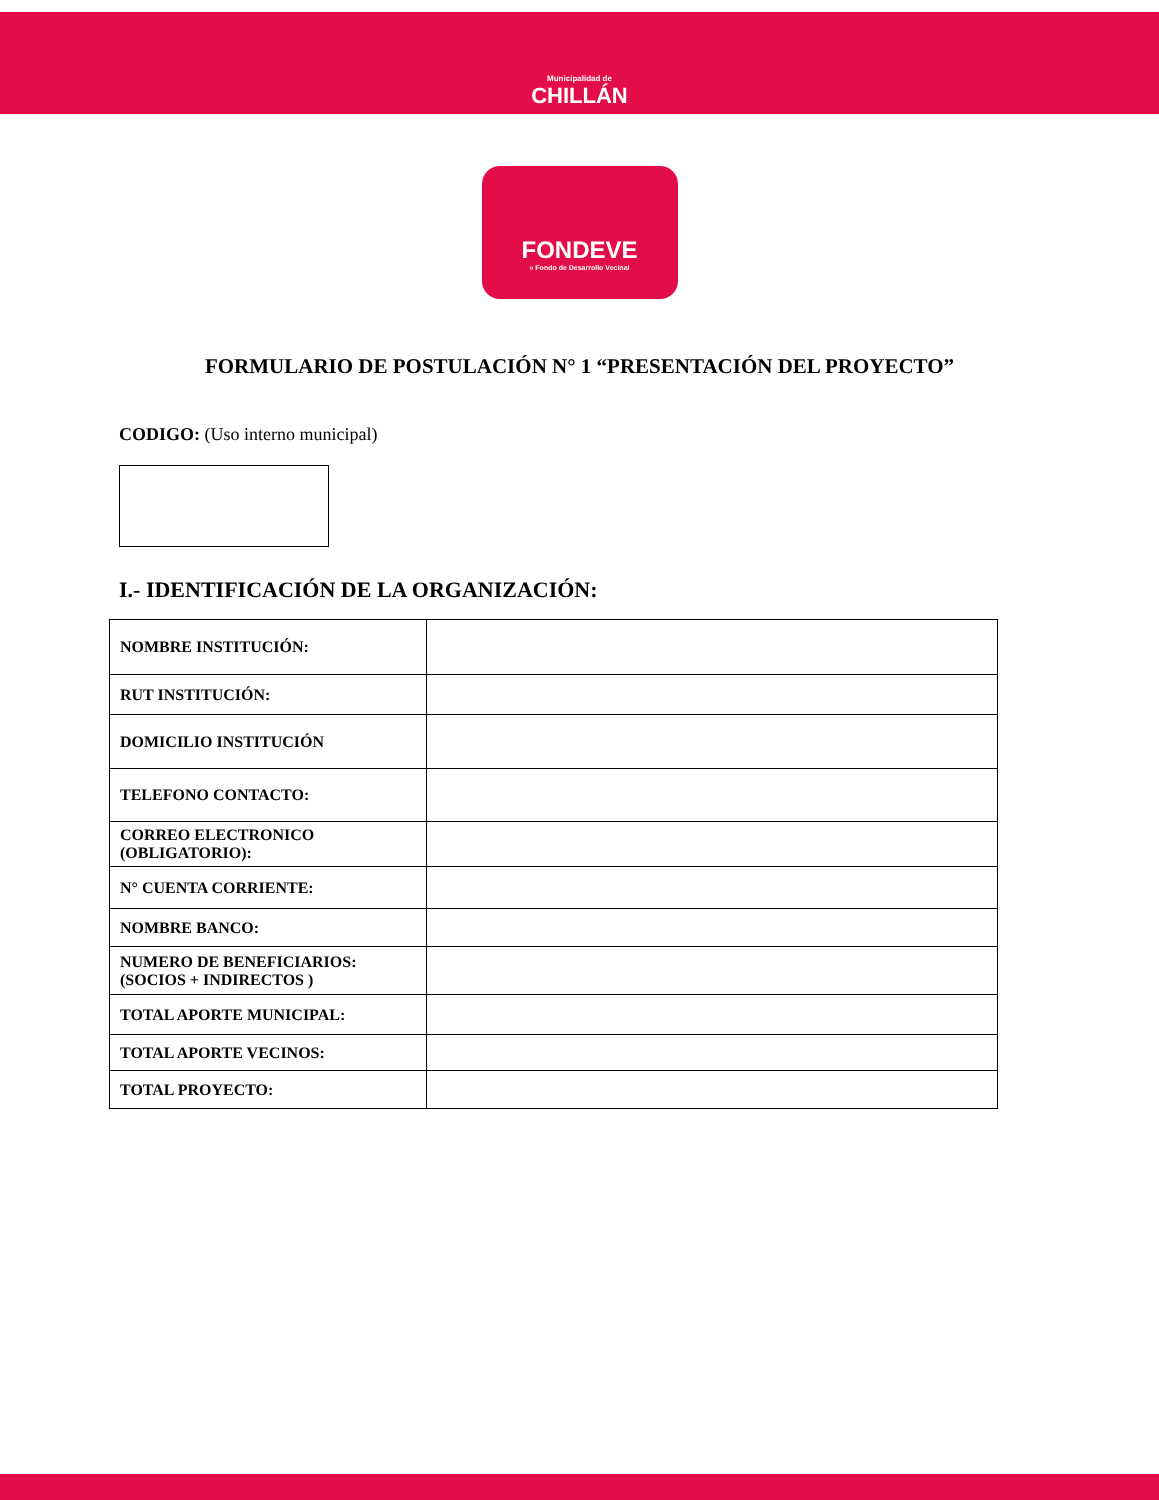Municipalidad de
CHILLÁN
FONDEVE
» Fondo de Desarrollo Vecinal
FORMULARIO DE POSTULACIÓN N° 1 “PRESENTACIÓN DEL PROYECTO”
CODIGO: (Uso interno municipal)
I.- IDENTIFICACIÓN DE LA ORGANIZACIÓN:
| NOMBRE INSTITUCIÓN: | |
| RUT INSTITUCIÓN: | |
| DOMICILIO INSTITUCIÓN | |
| TELEFONO CONTACTO: | |
| CORREO ELECTRONICO (OBLIGATORIO): | |
| N° CUENTA CORRIENTE: | |
| NOMBRE BANCO: | |
| NUMERO DE BENEFICIARIOS: (SOCIOS + INDIRECTOS ) | |
| TOTAL APORTE MUNICIPAL: | |
| TOTAL APORTE VECINOS: | |
| TOTAL PROYECTO: | |